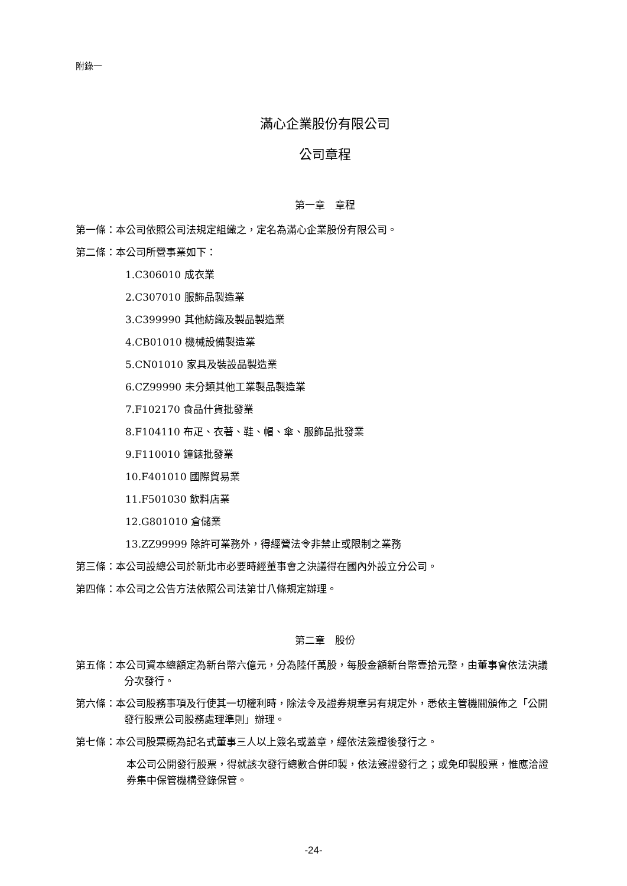附錄一
滿心企業股份有限公司
公司章程
第一章　章程
第一條：本公司依照公司法規定組織之，定名為滿心企業股份有限公司。
第二條：本公司所營事業如下：
1.C306010 成衣業
2.C307010 服飾品製造業
3.C399990 其他紡織及製品製造業
4.CB01010 機械設備製造業
5.CN01010 家具及裝設品製造業
6.CZ99990 未分類其他工業製品製造業
7.F102170 食品什貨批發業
8.F104110 布疋、衣著、鞋、帽、傘、服飾品批發業
9.F110010 鐘錶批發業
10.F401010 國際貿易業
11.F501030 飲料店業
12.G801010 倉儲業
13.ZZ99999 除許可業務外，得經營法令非禁止或限制之業務
第三條：本公司設總公司於新北市必要時經董事會之決議得在國內外設立分公司。
第四條：本公司之公告方法依照公司法第廿八條規定辦理。
第二章　股份
第五條：本公司資本總額定為新台幣六億元，分為陸仟萬股，每股金額新台幣壹拾元整，由董事會依法決議分次發行。
第六條：本公司股務事項及行使其一切權利時，除法令及證券規章另有規定外，悉依主管機關頒佈之「公開發行股票公司股務處理準則」辦理。
第七條：本公司股票概為記名式董事三人以上簽名或蓋章，經依法簽證後發行之。
本公司公開發行股票，得就該次發行總數合併印製，依法簽證發行之；或免印製股票，惟應洽證券集中保管機構登錄保管。
-24-